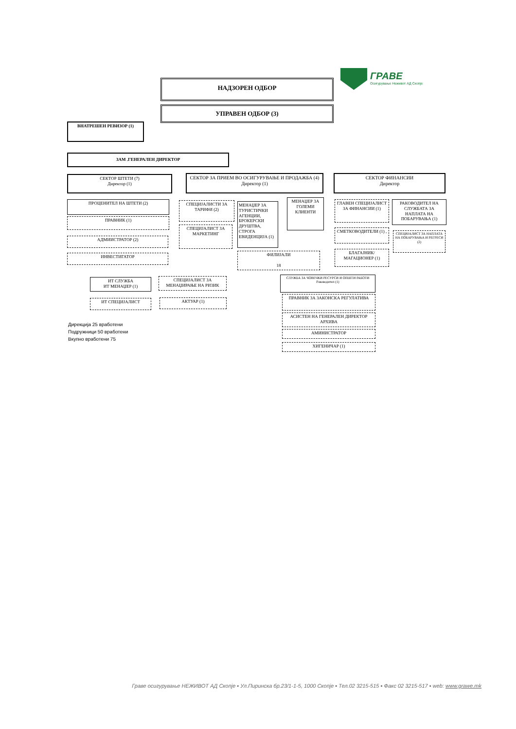ГРАВЕ
Осигурување Неживот АД Скопје
НАДЗОРЕН ОДБОР
УПРАВЕН ОДБОР (3)
ВНАТРЕШЕН РЕВИЗОР (1)
ЗАМ .ГЕНЕРАЛЕН ДИРЕКТОР
СЕКТОР ШТЕТИ (7)
Директор (1)
СЕКТОР ЗА ПРИЕМ ВО ОСИГУРУВАЊЕ И ПРОДАЖБА (4)
Директор (1)
СЕКТОР ФИНАНСИИ
Директор
ПРОЦЕНИТЕЛ НА ШТЕТИ (2)
ПРАВНИК (1)
АДМИИСТРАТОР (2)
ИНВЕСТИГАТОР
СПЕЦИЈАЛИСТИ ЗА ТАРИФИ (2)
СПЕЦИЈАЛИСТ ЗА МАРКЕТИНГ
МЕНАЏЕР ЗА ТУРИСТИЧКИ АГЕНЦИИ, БРОКЕРСКИ ДРУШТВА, СТРОГА ЕВИДЕНЦИЈА (1)
МЕНАЏЕР ЗА ГОЛЕМИ КЛИЕНТИ
ФИЛИЈАЛИ
18
ГЛАВЕН СПЕЦИЈАЛИСТ ЗА ФИНАНСИИ (1)
РАКОВОДИТЕЛ НА СЛУЖБАТА ЗА НАПЛАТА НА ПОБАРУВАЊА (1)
СМЕТКОВОДИТЕЛИ (1) ,
БЛАГАЈНИК/МАГАЦИОНЕР (1)
СПЕЦИЈАЛИСТ ЗА НАПЛАТА НА ПОБАРУВАЊА И РЕГРЕСИ (2)
ИТ СЛУЖБА
ИТ МЕНАЏЕР (1)
ИТ СПЕЦИЈАЛИСТ
СПЕЦИЈАЛИСТ ЗА МЕНАЏИРАЊЕ НА РИЗИК
АКТУАР (1)
СЛУЖБА ЗА ЧОВЕЧКИ РЕСУРСИ И ОПШТИ РАБОТИ
Раководител (1)
ПРАВНИК ЗА ЗАКОНСКА РЕГУЛАТИВА
АСИСТЕН НА ГЕНЕРАЛЕН ДИРЕКТОР АРХИВА
АМИНИСТРАТОР
ХИГЕНИЧАР (1)
Дирекција 25 вработени
Подружници 50 вработени
Вкупно вработени 75
Граве осигурување НЕЖИВОТ АД Скопје ▪ Ул.Пиринска бр.23/1-1-5, 1000 Скопје ▪ Тел.02 3215-515 ▪ Факс 02 3215-517 ▪ web: www.grawe.mk